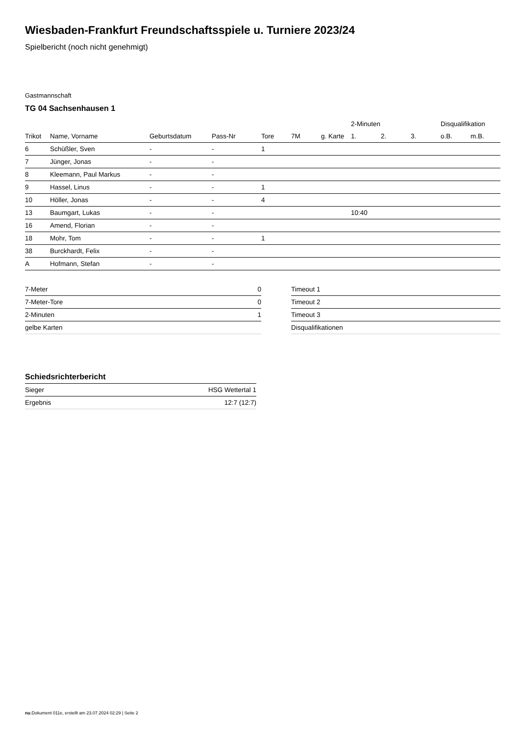Wiesbaden-Frankfurt Freundschaftsspiele u. Turniere 2023/24
Spielbericht (noch nicht genehmigt)
Gastmannschaft
TG 04 Sachsenhausen 1
| | | | | | | | 2-Minuten | | | Disqualifikation | |
| --- | --- | --- | --- | --- | --- | --- | --- | --- | --- | --- | --- |
| Trikot | Name, Vorname | Geburtsdatum | Pass-Nr | Tore | 7M | g. Karte | 1. | 2. | 3. | o.B. | m.B. |
| 6 | Schüßler, Sven | - | - | 1 | | | | | | | |
| 7 | Jünger, Jonas | - | - | | | | | | | | |
| 8 | Kleemann, Paul Markus | - | - | | | | | | | | |
| 9 | Hassel, Linus | - | - | 1 | | | | | | | |
| 10 | Höller, Jonas | - | - | 4 | | | | | | | |
| 13 | Baumgart, Lukas | - | - | | | | 10:40 | | | | |
| 16 | Amend, Florian | - | - | | | | | | | | |
| 18 | Mohr, Tom | - | - | 1 | | | | | | | |
| 38 | Burckhardt, Felix | - | - | | | | | | | | |
| A | Hofmann, Stefan | - | - | | | | | | | | |
| 7-Meter | 0 |
| 7-Meter-Tore | 0 |
| 2-Minuten | 1 |
| gelbe Karten | |
| Timeout 1 |
| Timeout 2 |
| Timeout 3 |
| Disqualifikationen |
Schiedsrichterbericht
| Sieger | HSG Wettertal 1 |
| Ergebnis | 12:7 (12:7) |
nu.Dokument 011e, erstellt am 23.07.2024 02:29 | Seite 2